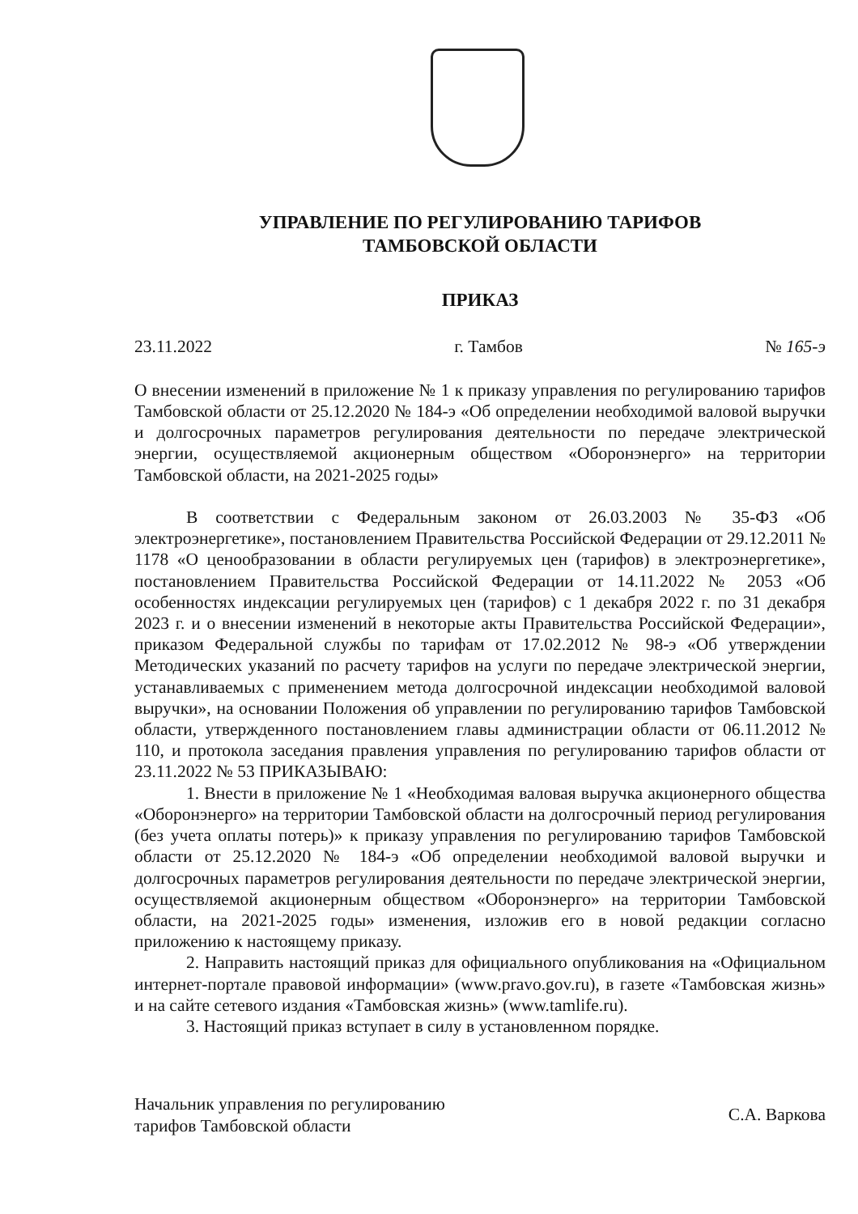УПРАВЛЕНИЕ ПО РЕГУЛИРОВАНИЮ ТАРИФОВ
ТАМБОВСКОЙ ОБЛАСТИ
ПРИКАЗ
23.11.2022 г. Тамбов № 165-э
О внесении изменений в приложение № 1 к приказу управления по регулированию тарифов Тамбовской области от 25.12.2020 № 184-э «Об определении необходимой валовой выручки и долгосрочных параметров регулирования деятельности по передаче электрической энергии, осуществляемой акционерным обществом «Оборонэнерго» на территории Тамбовской области, на 2021-2025 годы»
В соответствии с Федеральным законом от 26.03.2003 № 35-ФЗ «Об электроэнергетике», постановлением Правительства Российской Федерации от 29.12.2011 № 1178 «О ценообразовании в области регулируемых цен (тарифов) в электроэнергетике», постановлением Правительства Российской Федерации от 14.11.2022 № 2053 «Об особенностях индексации регулируемых цен (тарифов) с 1 декабря 2022 г. по 31 декабря 2023 г. и о внесении изменений в некоторые акты Правительства Российской Федерации», приказом Федеральной службы по тарифам от 17.02.2012 № 98-э «Об утверждении Методических указаний по расчету тарифов на услуги по передаче электрической энергии, устанавливаемых с применением метода долгосрочной индексации необходимой валовой выручки», на основании Положения об управлении по регулированию тарифов Тамбовской области, утвержденного постановлением главы администрации области от 06.11.2012 № 110, и протокола заседания правления управления по регулированию тарифов области от 23.11.2022 № 53 ПРИКАЗЫВАЮ:
1. Внести в приложение № 1 «Необходимая валовая выручка акционерного общества «Оборонэнерго» на территории Тамбовской области на долгосрочный период регулирования (без учета оплаты потерь)» к приказу управления по регулированию тарифов Тамбовской области от 25.12.2020 № 184-э «Об определении необходимой валовой выручки и долгосрочных параметров регулирования деятельности по передаче электрической энергии, осуществляемой акционерным обществом «Оборонэнерго» на территории Тамбовской области, на 2021-2025 годы» изменения, изложив его в новой редакции согласно приложению к настоящему приказу.
2. Направить настоящий приказ для официального опубликования на «Официальном интернет-портале правовой информации» (www.pravo.gov.ru), в газете «Тамбовская жизнь» и на сайте сетевого издания «Тамбовская жизнь» (www.tamlife.ru).
3. Настоящий приказ вступает в силу в установленном порядке.
Начальник управления по регулированию
тарифов Тамбовской области С.А. Варкова